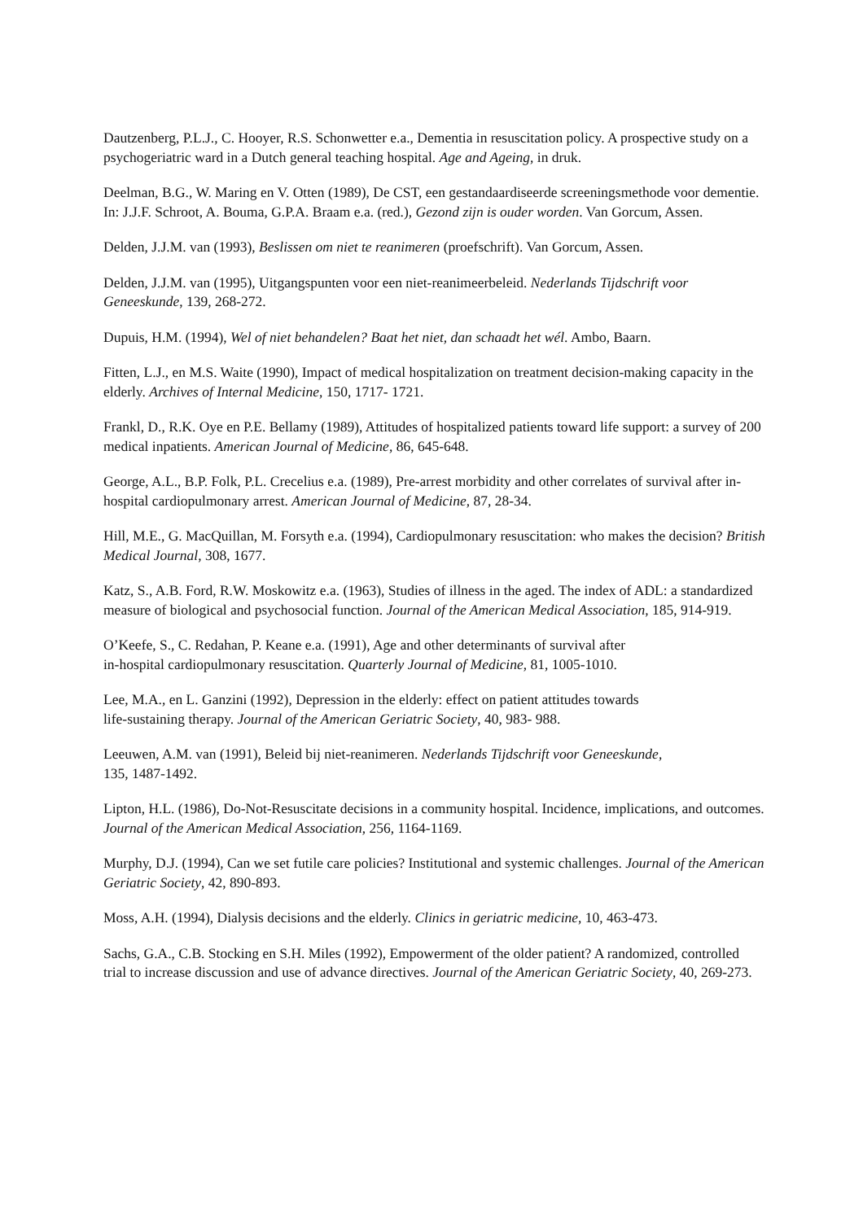Dautzenberg, P.L.J., C. Hooyer, R.S. Schonwetter e.a., Dementia in resuscitation policy. A prospective study on a psychogeriatric ward in a Dutch general teaching hospital. Age and Ageing, in druk.
Deelman, B.G., W. Maring en V. Otten (1989), De CST, een gestandaardiseerde screeningsmethode voor dementie. In: J.J.F. Schroot, A. Bouma, G.P.A. Braam e.a. (red.), Gezond zijn is ouder worden. Van Gorcum, Assen.
Delden, J.J.M. van (1993), Beslissen om niet te reanimeren (proefschrift). Van Gorcum, Assen.
Delden, J.J.M. van (1995), Uitgangspunten voor een niet-reanimeerbeleid. Nederlands Tijdschrift voor Geneeskunde, 139, 268-272.
Dupuis, H.M. (1994), Wel of niet behandelen? Baat het niet, dan schaadt het wél. Ambo, Baarn.
Fitten, L.J., en M.S. Waite (1990), Impact of medical hospitalization on treatment decision-making capacity in the elderly. Archives of Internal Medicine, 150, 1717- 1721.
Frankl, D., R.K. Oye en P.E. Bellamy (1989), Attitudes of hospitalized patients toward life support: a survey of 200 medical inpatients. American Journal of Medicine, 86, 645-648.
George, A.L., B.P. Folk, P.L. Crecelius e.a. (1989), Pre-arrest morbidity and other correlates of survival after in-hospital cardiopulmonary arrest. American Journal of Medicine, 87, 28-34.
Hill, M.E., G. MacQuillan, M. Forsyth e.a. (1994), Cardiopulmonary resuscitation: who makes the decision? British Medical Journal, 308, 1677.
Katz, S., A.B. Ford, R.W. Moskowitz e.a. (1963), Studies of illness in the aged. The index of ADL: a standardized measure of biological and psychosocial function. Journal of the American Medical Association, 185, 914-919.
O’Keefe, S., C. Redahan, P. Keane e.a. (1991), Age and other determinants of survival after
in-hospital cardiopulmonary resuscitation. Quarterly Journal of Medicine, 81, 1005-1010.
Lee, M.A., en L. Ganzini (1992), Depression in the elderly: effect on patient attitudes towards
life-sustaining therapy. Journal of the American Geriatric Society, 40, 983- 988.
Leeuwen, A.M. van (1991), Beleid bij niet-reanimeren. Nederlands Tijdschrift voor Geneeskunde,
135, 1487-1492.
Lipton, H.L. (1986), Do-Not-Resuscitate decisions in a community hospital. Incidence, implications, and outcomes. Journal of the American Medical Association, 256, 1164-1169.
Murphy, D.J. (1994), Can we set futile care policies? Institutional and systemic challenges. Journal of the American Geriatric Society, 42, 890-893.
Moss, A.H. (1994), Dialysis decisions and the elderly. Clinics in geriatric medicine, 10, 463-473.
Sachs, G.A., C.B. Stocking en S.H. Miles (1992), Empowerment of the older patient? A randomized, controlled trial to increase discussion and use of advance directives. Journal of the American Geriatric Society, 40, 269-273.